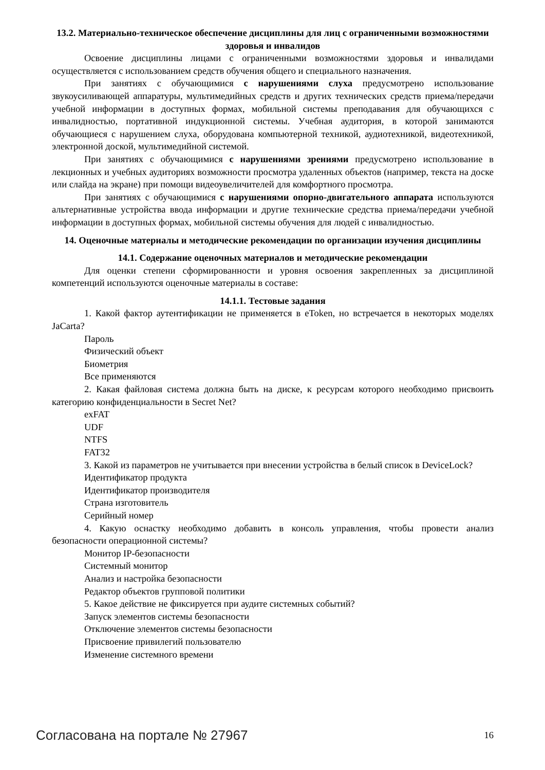13.2. Материально-техническое обеспечение дисциплины для лиц с ограниченными возможностями здоровья и инвалидов
Освоение дисциплины лицами с ограниченными возможностями здоровья и инвалидами осуществляется с использованием средств обучения общего и специального назначения.
При занятиях с обучающимися с нарушениями слуха предусмотрено использование звукоусиливающей аппаратуры, мультимедийных средств и других технических средств приема/передачи учебной информации в доступных формах, мобильной системы преподавания для обучающихся с инвалидностью, портативной индукционной системы. Учебная аудитория, в которой занимаются обучающиеся с нарушением слуха, оборудована компьютерной техникой, аудиотехникой, видеотехникой, электронной доской, мультимедийной системой.
При занятиях с обучающимися с нарушениями зрениями предусмотрено использование в лекционных и учебных аудиториях возможности просмотра удаленных объектов (например, текста на доске или слайда на экране) при помощи видеоувеличителей для комфортного просмотра.
При занятиях с обучающимися с нарушениями опорно-двигательного аппарата используются альтернативные устройства ввода информации и другие технические средства приема/передачи учебной информации в доступных формах, мобильной системы обучения для людей с инвалидностью.
14. Оценочные материалы и методические рекомендации по организации изучения дисциплины
14.1. Содержание оценочных материалов и методические рекомендации
Для оценки степени сформированности и уровня освоения закрепленных за дисциплиной компетенций используются оценочные материалы в составе:
14.1.1. Тестовые задания
1. Какой фактор аутентификации не применяется в eToken, но встречается в некоторых моделях JaCarta?
Пароль
Физический объект
Биометрия
Все применяются
2. Какая файловая система должна быть на диске, к ресурсам которого необходимо присвоить категорию конфиденциальности в Secret Net?
exFAT
UDF
NTFS
FAT32
3. Какой из параметров не учитывается при внесении устройства в белый список в DeviceLock?
Идентификатор продукта
Идентификатор производителя
Страна изготовитель
Серийный номер
4. Какую оснастку необходимо добавить в консоль управления, чтобы провести анализ безопасности операционной системы?
Монитор IP-безопасности
Системный монитор
Анализ и настройка безопасности
Редактор объектов групповой политики
5. Какое действие не фиксируется при аудите системных событий?
Запуск элементов системы безопасности
Отключение элементов системы безопасности
Присвоение привилегий пользователю
Изменение системного времени
Согласована на портале № 27967 16